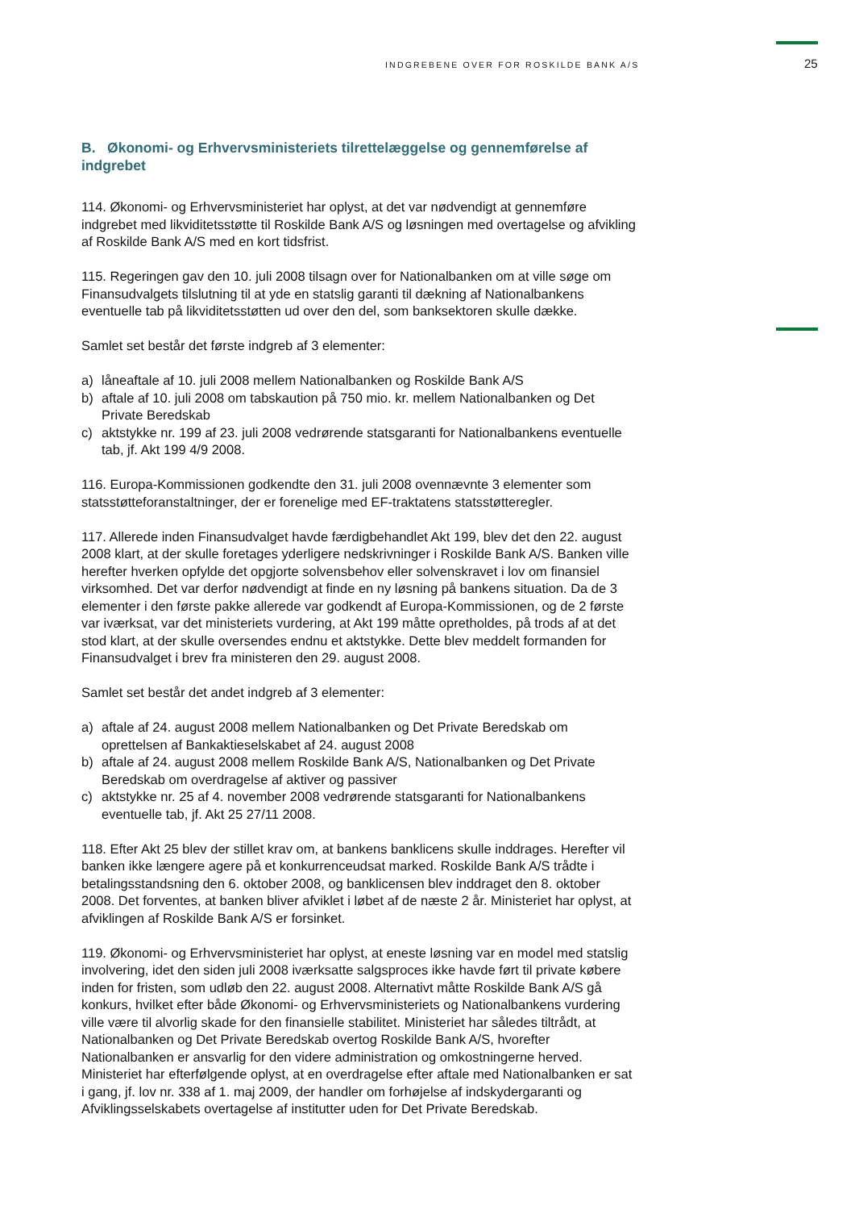INDGREBENE OVER FOR ROSKILDE BANK A/S 25
B. Økonomi- og Erhvervsministeriets tilrettelæggelse og gennemførelse af indgrebet
114. Økonomi- og Erhvervsministeriet har oplyst, at det var nødvendigt at gennemføre indgrebet med likviditetsstøtte til Roskilde Bank A/S og løsningen med overtagelse og afvikling af Roskilde Bank A/S med en kort tidsfrist.
115. Regeringen gav den 10. juli 2008 tilsagn over for Nationalbanken om at ville søge om Finansudvalgets tilslutning til at yde en statslig garanti til dækning af Nationalbankens eventuelle tab på likviditetsstøtten ud over den del, som banksektoren skulle dække.
Samlet set består det første indgreb af 3 elementer:
a) låneaftale af 10. juli 2008 mellem Nationalbanken og Roskilde Bank A/S
b) aftale af 10. juli 2008 om tabskaution på 750 mio. kr. mellem Nationalbanken og Det Private Beredskab
c) aktstykke nr. 199 af 23. juli 2008 vedrørende statsgaranti for Nationalbankens eventuelle tab, jf. Akt 199 4/9 2008.
116. Europa-Kommissionen godkendte den 31. juli 2008 ovennævnte 3 elementer som statsstøtteforanstaltninger, der er forenelige med EF-traktatens statsstøtteregler.
117. Allerede inden Finansudvalget havde færdigbehandlet Akt 199, blev det den 22. august 2008 klart, at der skulle foretages yderligere nedskrivninger i Roskilde Bank A/S. Banken ville herefter hverken opfylde det opgjorte solvensbehov eller solvenskravet i lov om finansiel virksomhed. Det var derfor nødvendigt at finde en ny løsning på bankens situation. Da de 3 elementer i den første pakke allerede var godkendt af Europa-Kommissionen, og de 2 første var iværksat, var det ministeriets vurdering, at Akt 199 måtte opretholdes, på trods af at det stod klart, at der skulle oversendes endnu et aktstykke. Dette blev meddelt formanden for Finansudvalget i brev fra ministeren den 29. august 2008.
Samlet set består det andet indgreb af 3 elementer:
a) aftale af 24. august 2008 mellem Nationalbanken og Det Private Beredskab om oprettelsen af Bankaktieselskabet af 24. august 2008
b) aftale af 24. august 2008 mellem Roskilde Bank A/S, Nationalbanken og Det Private Beredskab om overdragelse af aktiver og passiver
c) aktstykke nr. 25 af 4. november 2008 vedrørende statsgaranti for Nationalbankens eventuelle tab, jf. Akt 25 27/11 2008.
118. Efter Akt 25 blev der stillet krav om, at bankens banklicens skulle inddrages. Herefter vil banken ikke længere agere på et konkurrenceudsat marked. Roskilde Bank A/S trådte i betalingsstandsning den 6. oktober 2008, og banklicensen blev inddraget den 8. oktober 2008. Det forventes, at banken bliver afviklet i løbet af de næste 2 år. Ministeriet har oplyst, at afviklingen af Roskilde Bank A/S er forsinket.
119. Økonomi- og Erhvervsministeriet har oplyst, at eneste løsning var en model med statslig involvering, idet den siden juli 2008 iværksatte salgsproces ikke havde ført til private købere inden for fristen, som udløb den 22. august 2008. Alternativt måtte Roskilde Bank A/S gå konkurs, hvilket efter både Økonomi- og Erhvervsministeriets og Nationalbankens vurdering ville være til alvorlig skade for den finansielle stabilitet. Ministeriet har således tiltrådt, at Nationalbanken og Det Private Beredskab overtog Roskilde Bank A/S, hvorefter Nationalbanken er ansvarlig for den videre administration og omkostningerne herved. Ministeriet har efterfølgende oplyst, at en overdragelse efter aftale med Nationalbanken er sat i gang, jf. lov nr. 338 af 1. maj 2009, der handler om forhøjelse af indskydergaranti og Afviklingsselskabets overtagelse af institutter uden for Det Private Beredskab.